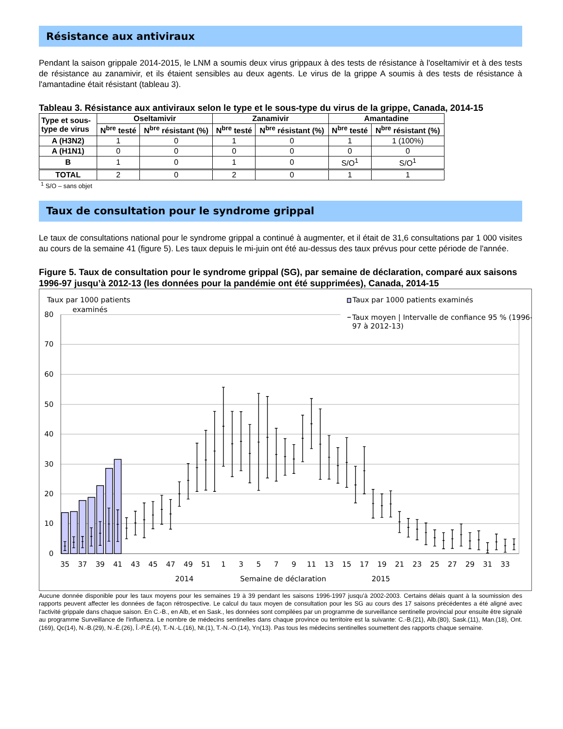Résistance aux antiviraux
Pendant la saison grippale 2014-2015, le LNM a soumis deux virus grippaux à des tests de résistance à l'oseltamivir et à des tests de résistance au zanamivir, et ils étaient sensibles au deux agents. Le virus de la grippe A soumis à des tests de résistance à l'amantadine était résistant (tableau 3).
Tableau 3. Résistance aux antiviraux selon le type et le sous-type du virus de la grippe, Canada, 2014-15
| Type et sous-type de virus | Oseltamivir | | Zanamivir | | Amantadine | |
| --- | --- | --- | --- | --- | --- | --- |
| | N<sup>bre</sup> testé | N<sup>bre</sup> résistant (%) | N<sup>bre</sup> testé | N<sup>bre</sup> résistant (%) | N<sup>bre</sup> testé | N<sup>bre</sup> résistant (%) |
| A (H3N2) | 1 | 0 | 1 | 0 | 1 | 1 (100%) |
| A (H1N1) | 0 | 0 | 0 | 0 | 0 | 0 |
| B | 1 | 0 | 1 | 0 | S/O<sup>1</sup> | S/O<sup>1</sup> |
| TOTAL | 2 | 0 | 2 | 0 | 1 | 1 |
<sup>1</sup> S/O – sans objet
Taux de consultation pour le syndrome grippal
Le taux de consultations national pour le syndrome grippal a continué à augmenter, et il était de 31,6 consultations par 1 000 visites au cours de la semaine 41 (figure 5). Les taux depuis le mi-juin ont été au-dessus des taux prévus pour cette période de l'année.
Figure 5. Taux de consultation pour le syndrome grippal (SG), par semaine de déclaration, comparé aux saisons 1996-97 jusqu’à 2012-13 (les données pour la pandémie ont été supprimées), Canada, 2014-15
Taux par 1000 patients
examinés
Taux par 1000 patients examinés
Taux moyen | Intervalle de confiance 95 % (1996-
97 à 2012-13)
80
70
60
50
40
30
20
10
0
35
37
39
41
43
45
47
49
51
1
3
5
7
9
11
13
15
17
19
21
23
25
27
29
31
33
2014
Semaine de déclaration
2015
Aucune donnée disponible pour les taux moyens pour les semaines 19 à 39 pendant les saisons 1996-1997 jusqu’à 2002-2003. Certains délais quant à la soumission des rapports peuvent affecter les données de façon rétrospective. Le calcul du taux moyen de consultation pour les SG au cours des 17 saisons précédentes a été aligné avec l'activité grippale dans chaque saison. En C.-B., en Alb, et en Sask., les données sont compilées par un programme de surveillance sentinelle provincial pour ensuite être signalé au programme Surveillance de l'influenza. Le nombre de médecins sentinelles dans chaque province ou territoire est la suivante: C.-B.(21), Alb.(80), Sask.(11), Man.(18), Ont.(169), Qc(14), N.-B.(29), N.-É.(26), Î.-P.É.(4), T.-N.-L.(16), Nt.(1), T.-N.-O.(14), Yn(13). Pas tous les médecins sentinelles soumettent des rapports chaque semaine.